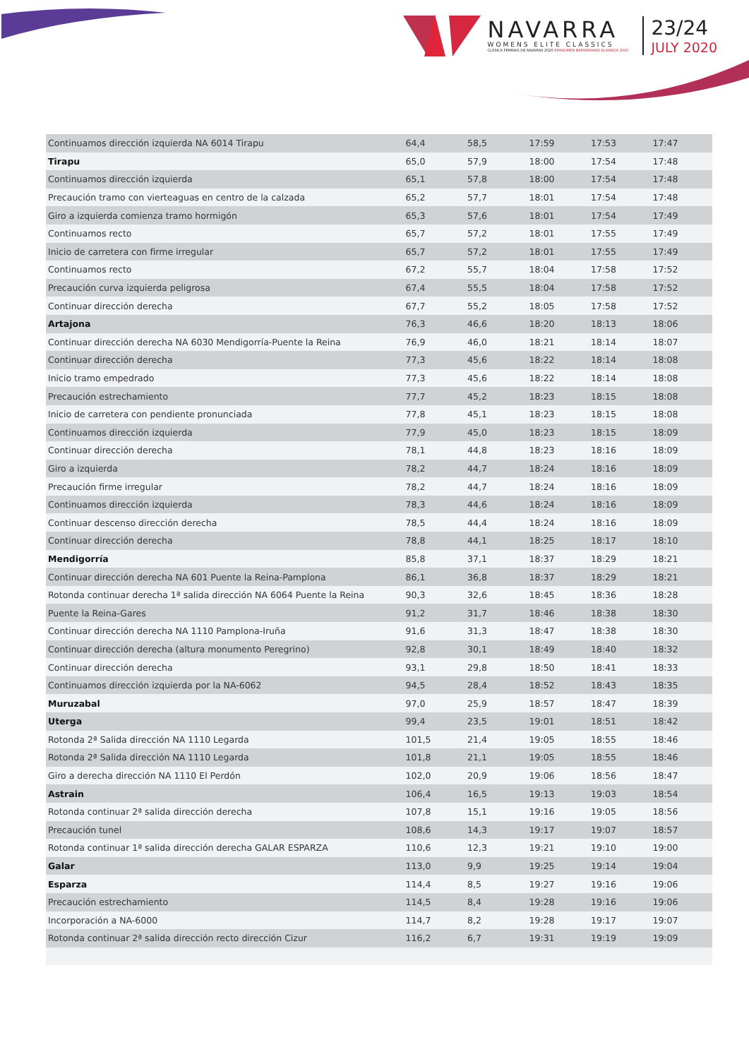NAVARRA
WOMENS ELITE CLASSICS
CLÁSICA FEMINAS DE NAVARRA 2020 EMAKUMEN NAFARROAKO KLASIKOA 2020
23/24
JULY 2020
| Continuamos dirección izquierda NA 6014 Tirapu | 64,4 | 58,5 | 17:59 | 17:53 | 17:47 |
| Tirapu | 65,0 | 57,9 | 18:00 | 17:54 | 17:48 |
| Continuamos dirección izquierda | 65,1 | 57,8 | 18:00 | 17:54 | 17:48 |
| Precaución tramo con vierteaguas en centro de la calzada | 65,2 | 57,7 | 18:01 | 17:54 | 17:48 |
| Giro a izquierda comienza tramo hormigón | 65,3 | 57,6 | 18:01 | 17:54 | 17:49 |
| Continuamos recto | 65,7 | 57,2 | 18:01 | 17:55 | 17:49 |
| Inicio de carretera con firme irregular | 65,7 | 57,2 | 18:01 | 17:55 | 17:49 |
| Continuamos recto | 67,2 | 55,7 | 18:04 | 17:58 | 17:52 |
| Precaución curva izquierda peligrosa | 67,4 | 55,5 | 18:04 | 17:58 | 17:52 |
| Continuar dirección derecha | 67,7 | 55,2 | 18:05 | 17:58 | 17:52 |
| Artajona | 76,3 | 46,6 | 18:20 | 18:13 | 18:06 |
| Continuar dirección derecha NA 6030 Mendigorría-Puente la Reina | 76,9 | 46,0 | 18:21 | 18:14 | 18:07 |
| Continuar dirección derecha | 77,3 | 45,6 | 18:22 | 18:14 | 18:08 |
| Inicio tramo empedrado | 77,3 | 45,6 | 18:22 | 18:14 | 18:08 |
| Precaución estrechamiento | 77,7 | 45,2 | 18:23 | 18:15 | 18:08 |
| Inicio de carretera con pendiente pronunciada | 77,8 | 45,1 | 18:23 | 18:15 | 18:08 |
| Continuamos dirección izquierda | 77,9 | 45,0 | 18:23 | 18:15 | 18:09 |
| Continuar dirección derecha | 78,1 | 44,8 | 18:23 | 18:16 | 18:09 |
| Giro a izquierda | 78,2 | 44,7 | 18:24 | 18:16 | 18:09 |
| Precaución firme irregular | 78,2 | 44,7 | 18:24 | 18:16 | 18:09 |
| Continuamos dirección izquierda | 78,3 | 44,6 | 18:24 | 18:16 | 18:09 |
| Continuar descenso dirección derecha | 78,5 | 44,4 | 18:24 | 18:16 | 18:09 |
| Continuar dirección derecha | 78,8 | 44,1 | 18:25 | 18:17 | 18:10 |
| Mendigorría | 85,8 | 37,1 | 18:37 | 18:29 | 18:21 |
| Continuar dirección derecha NA 601 Puente la Reina-Pamplona | 86,1 | 36,8 | 18:37 | 18:29 | 18:21 |
| Rotonda continuar derecha 1ª salida dirección NA 6064 Puente la Reina | 90,3 | 32,6 | 18:45 | 18:36 | 18:28 |
| Puente la Reina-Gares | 91,2 | 31,7 | 18:46 | 18:38 | 18:30 |
| Continuar dirección derecha NA 1110 Pamplona-Iruña | 91,6 | 31,3 | 18:47 | 18:38 | 18:30 |
| Continuar dirección derecha (altura monumento Peregrino) | 92,8 | 30,1 | 18:49 | 18:40 | 18:32 |
| Continuar dirección derecha | 93,1 | 29,8 | 18:50 | 18:41 | 18:33 |
| Continuamos dirección izquierda por la NA-6062 | 94,5 | 28,4 | 18:52 | 18:43 | 18:35 |
| Muruzabal | 97,0 | 25,9 | 18:57 | 18:47 | 18:39 |
| Uterga | 99,4 | 23,5 | 19:01 | 18:51 | 18:42 |
| Rotonda 2ª Salida dirección NA 1110 Legarda | 101,5 | 21,4 | 19:05 | 18:55 | 18:46 |
| Rotonda 2ª Salida dirección NA 1110 Legarda | 101,8 | 21,1 | 19:05 | 18:55 | 18:46 |
| Giro a derecha dirección NA 1110 El Perdón | 102,0 | 20,9 | 19:06 | 18:56 | 18:47 |
| Astrain | 106,4 | 16,5 | 19:13 | 19:03 | 18:54 |
| Rotonda continuar 2ª salida dirección derecha | 107,8 | 15,1 | 19:16 | 19:05 | 18:56 |
| Precaución tunel | 108,6 | 14,3 | 19:17 | 19:07 | 18:57 |
| Rotonda continuar 1ª salida dirección derecha GALAR ESPARZA | 110,6 | 12,3 | 19:21 | 19:10 | 19:00 |
| Galar | 113,0 | 9,9 | 19:25 | 19:14 | 19:04 |
| Esparza | 114,4 | 8,5 | 19:27 | 19:16 | 19:06 |
| Precaución estrechamiento | 114,5 | 8,4 | 19:28 | 19:16 | 19:06 |
| Incorporación a NA-6000 | 114,7 | 8,2 | 19:28 | 19:17 | 19:07 |
| Rotonda continuar 2ª salida dirección recto dirección Cizur | 116,2 | 6,7 | 19:31 | 19:19 | 19:09 |